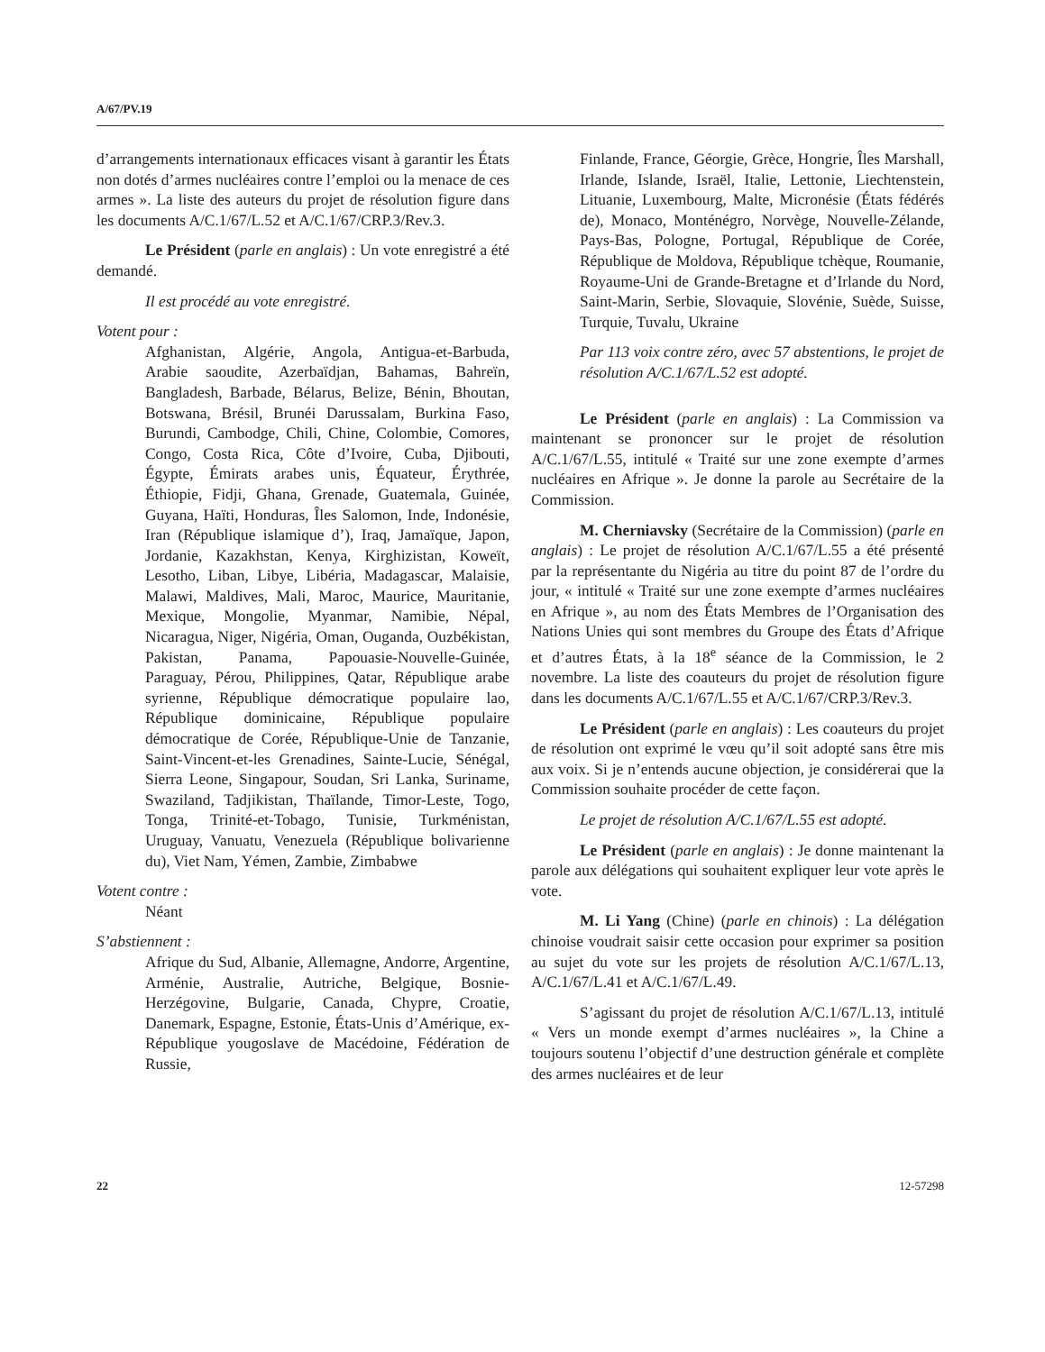A/67/PV.19
d’arrangements internationaux efficaces visant à garantir les États non dotés d’armes nucléaires contre l’emploi ou la menace de ces armes ». La liste des auteurs du projet de résolution figure dans les documents A/C.1/67/L.52 et A/C.1/67/CRP.3/Rev.3.
Le Président (parle en anglais) : Un vote enregistré a été demandé.
Il est procédé au vote enregistré.
Votent pour :
Afghanistan, Algérie, Angola, Antigua-et-Barbuda, Arabie saoudite, Azerbaïdjan, Bahamas, Bahreïn, Bangladesh, Barbade, Bélarus, Belize, Bénin, Bhoutan, Botswana, Brésil, Brunéi Darussalam, Burkina Faso, Burundi, Cambodge, Chili, Chine, Colombie, Comores, Congo, Costa Rica, Côte d’Ivoire, Cuba, Djibouti, Égypte, Émirats arabes unis, Équateur, Érythrée, Éthiopie, Fidji, Ghana, Grenade, Guatemala, Guinée, Guyana, Haïti, Honduras, Îles Salomon, Inde, Indonésie, Iran (République islamique d’), Iraq, Jamaïque, Japon, Jordanie, Kazakhstan, Kenya, Kirghizistan, Koweït, Lesotho, Liban, Libye, Libéria, Madagascar, Malaisie, Malawi, Maldives, Mali, Maroc, Maurice, Mauritanie, Mexique, Mongolie, Myanmar, Namibie, Népal, Nicaragua, Niger, Nigéria, Oman, Ouganda, Ouzbékistan, Pakistan, Panama, Papouasie-Nouvelle-Guinée, Paraguay, Pérou, Philippines, Qatar, République arabe syrienne, République démocratique populaire lao, République dominicaine, République populaire démocratique de Corée, République-Unie de Tanzanie, Saint-Vincent-et-les Grenadines, Sainte-Lucie, Sénégal, Sierra Leone, Singapour, Soudan, Sri Lanka, Suriname, Swaziland, Tadjikistan, Thaïlande, Timor-Leste, Togo, Tonga, Trinité-et-Tobago, Tunisie, Turkménistan, Uruguay, Vanuatu, Venezuela (République bolivarienne du), Viet Nam, Yémen, Zambie, Zimbabwe
Votent contre :
Néant
S’abstiennent :
Afrique du Sud, Albanie, Allemagne, Andorre, Argentine, Arménie, Australie, Autriche, Belgique, Bosnie-Herzégovine, Bulgarie, Canada, Chypre, Croatie, Danemark, Espagne, Estonie, États-Unis d’Amérique, ex-République yougoslave de Macédoine, Fédération de Russie,
Finlande, France, Géorgie, Grèce, Hongrie, Îles Marshall, Irlande, Islande, Israël, Italie, Lettonie, Liechtenstein, Lituanie, Luxembourg, Malte, Micronésie (États fédérés de), Monaco, Monténégro, Norvège, Nouvelle-Zélande, Pays-Bas, Pologne, Portugal, République de Corée, République de Moldova, République tchèque, Roumanie, Royaume-Uni de Grande-Bretagne et d’Irlande du Nord, Saint-Marin, Serbie, Slovaquie, Slovénie, Suède, Suisse, Turquie, Tuvalu, Ukraine
Par 113 voix contre zéro, avec 57 abstentions, le projet de résolution A/C.1/67/L.52 est adopté.
Le Président (parle en anglais) : La Commission va maintenant se prononcer sur le projet de résolution A/C.1/67/L.55, intitulé « Traité sur une zone exempte d’armes nucléaires en Afrique ». Je donne la parole au Secrétaire de la Commission.
M. Cherniavsky (Secrétaire de la Commission) (parle en anglais) : Le projet de résolution A/C.1/67/L.55 a été présenté par la représentante du Nigéria au titre du point 87 de l’ordre du jour, « intitulé « Traité sur une zone exempte d’armes nucléaires en Afrique », au nom des États Membres de l’Organisation des Nations Unies qui sont membres du Groupe des États d’Afrique et d’autres États, à la 18<sup>e</sup> séance de la Commission, le 2 novembre. La liste des coauteurs du projet de résolution figure dans les documents A/C.1/67/L.55 et A/C.1/67/CRP.3/Rev.3.
Le Président (parle en anglais) : Les coauteurs du projet de résolution ont exprimé le vœu qu’il soit adopté sans être mis aux voix. Si je n’entends aucune objection, je considérerai que la Commission souhaite procéder de cette façon.
Le projet de résolution A/C.1/67/L.55 est adopté.
Le Président (parle en anglais) : Je donne maintenant la parole aux délégations qui souhaitent expliquer leur vote après le vote.
M. Li Yang (Chine) (parle en chinois) : La délégation chinoise voudrait saisir cette occasion pour exprimer sa position au sujet du vote sur les projets de résolution A/C.1/67/L.13, A/C.1/67/L.41 et A/C.1/67/L.49.
S’agissant du projet de résolution A/C.1/67/L.13, intitulé « Vers un monde exempt d’armes nucléaires », la Chine a toujours soutenu l’objectif d’une destruction générale et complète des armes nucléaires et de leur
22 12-57298